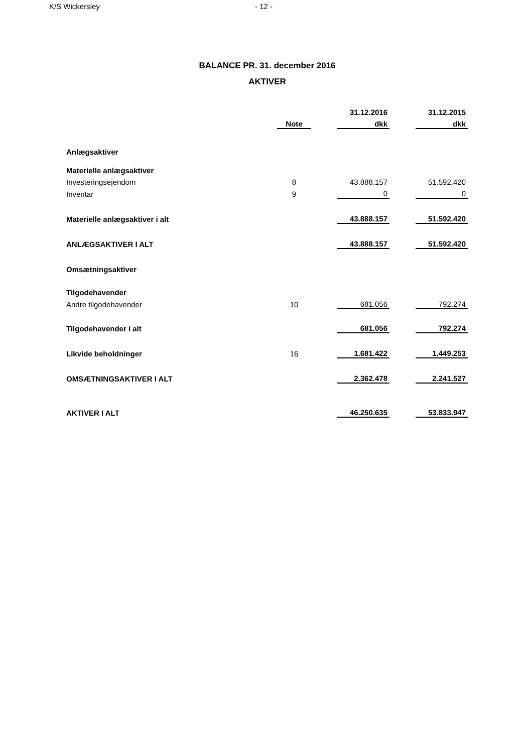K/S Wickersley - 12 -
BALANCE PR. 31. december 2016
AKTIVER
| | | | 31.12.2016 | | 31.12.2015 |
| --- | --- | --- | --- | --- | --- |
| | Note | | dkk | | dkk |
| Anlægsaktiver | | | | | |
| Materielle anlægsaktiver | | | | | |
| Investeringsejendom | 8 | | 43.888.157 | | 51.592.420 |
| Inventar | 9 | | 0 | | 0 |
| Materielle anlægsaktiver i alt | | | 43.888.157 | | 51.592.420 |
| ANLÆGSAKTIVER I ALT | | | 43.888.157 | | 51.592.420 |
| Omsætningsaktiver | | | | | |
| Tilgodehavender | | | | | |
| Andre tilgodehavender | 10 | | 681.056 | | 792.274 |
| Tilgodehavender i alt | | | 681.056 | | 792.274 |
| Likvide beholdninger | 16 | | 1.681.422 | | 1.449.253 |
| OMSÆTNINGSAKTIVER I ALT | | | 2.362.478 | | 2.241.527 |
| AKTIVER I ALT | | | 46.250.635 | | 53.833.947 |